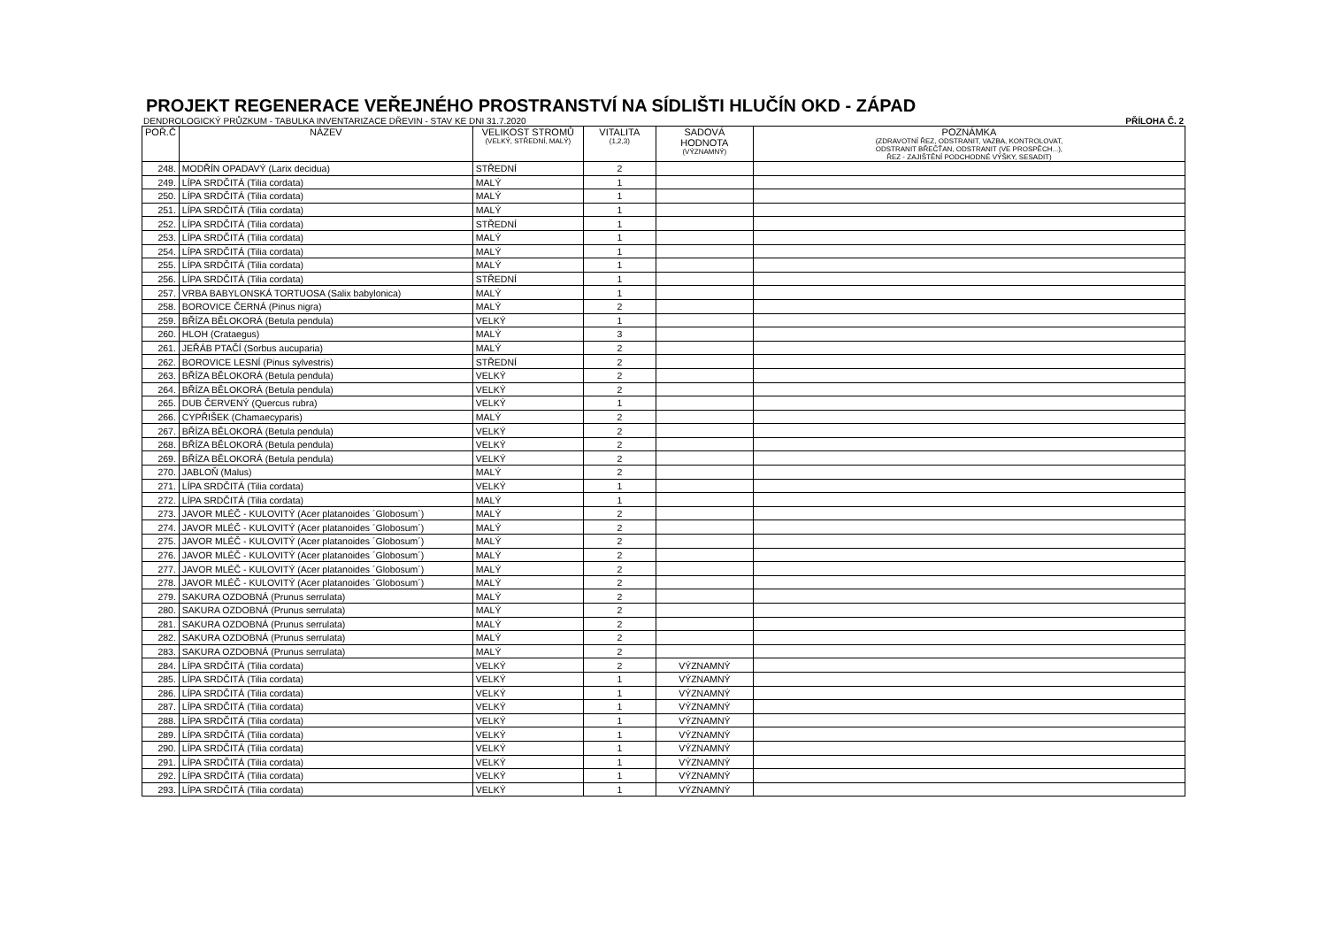PROJEKT REGENERACE VEŘEJNÉHO PROSTRANSTVÍ NA SÍDLIŠTI HLUČÍN OKD - ZÁPAD
DENDROLOGICKÝ PRŮZKUM - TABULKA INVENTARIZACE DŘEVIN - STAV KE DNI 31.7.2020 PŘÍLOHA Č. 2
| POŘ.Č | NÁZEV | VELIKOST STROMŮ (VELKÝ, STŘEDNÍ, MALÝ) | VITALITA (1,2,3) | SADOVÁ HODNOTA (VÝZNAMNÝ) | POZNÁMKA (ZDRAVOTNÍ ŘEZ, ODSTRANIT, VAZBA, KONTROLOVAT, ODSTRANIT BŘEČŤAN, ODSTRANIT (VE PROSPĚCH...), ŘEZ - ZAJIŠTĚNÍ PODCHODNÉ VÝŠKY, SESADIT) |
| --- | --- | --- | --- | --- | --- |
| 248. | MODŘÍN OPADAVÝ (Larix decidua) | STŘEDNÍ | 2 | | |
| 249. | LÍPA SRDČITÁ (Tilia cordata) | MALÝ | 1 | | |
| 250. | LÍPA SRDČITÁ (Tilia cordata) | MALÝ | 1 | | |
| 251. | LÍPA SRDČITÁ (Tilia cordata) | MALÝ | 1 | | |
| 252. | LÍPA SRDČITÁ (Tilia cordata) | STŘEDNÍ | 1 | | |
| 253. | LÍPA SRDČITÁ (Tilia cordata) | MALÝ | 1 | | |
| 254. | LÍPA SRDČITÁ (Tilia cordata) | MALÝ | 1 | | |
| 255. | LÍPA SRDČITÁ (Tilia cordata) | MALÝ | 1 | | |
| 256. | LÍPA SRDČITÁ (Tilia cordata) | STŘEDNÍ | 1 | | |
| 257. | VRBA BABYLONSKÁ TORTUOSA (Salix babylonica) | MALÝ | 1 | | |
| 258. | BOROVICE ČERNÁ (Pinus nigra) | MALÝ | 2 | | |
| 259. | BŘÍZA BĚLOKORÁ (Betula pendula) | VELKÝ | 1 | | |
| 260. | HLOH (Crataegus) | MALÝ | 3 | | |
| 261. | JEŘÁB PTAČÍ (Sorbus aucuparia) | MALÝ | 2 | | |
| 262. | BOROVICE LESNÍ (Pinus sylvestris) | STŘEDNÍ | 2 | | |
| 263. | BŘÍZA BĚLOKORÁ (Betula pendula) | VELKÝ | 2 | | |
| 264. | BŘÍZA BĚLOKORÁ (Betula pendula) | VELKÝ | 2 | | |
| 265. | DUB ČERVENÝ (Quercus rubra) | VELKÝ | 1 | | |
| 266. | CYPŘIŠEK (Chamaecyparis) | MALÝ | 2 | | |
| 267. | BŘÍZA BĚLOKORÁ (Betula pendula) | VELKÝ | 2 | | |
| 268. | BŘÍZA BĚLOKORÁ (Betula pendula) | VELKÝ | 2 | | |
| 269. | BŘÍZA BĚLOKORÁ (Betula pendula) | VELKÝ | 2 | | |
| 270. | JABLOŇ (Malus) | MALÝ | 2 | | |
| 271. | LÍPA SRDČITÁ (Tilia cordata) | VELKÝ | 1 | | |
| 272. | LÍPA SRDČITÁ (Tilia cordata) | MALÝ | 1 | | |
| 273. | JAVOR MLÉČ - KULOVITÝ (Acer platanoides ´Globosum´) | MALÝ | 2 | | |
| 274. | JAVOR MLÉČ - KULOVITÝ (Acer platanoides ´Globosum´) | MALÝ | 2 | | |
| 275. | JAVOR MLÉČ - KULOVITÝ (Acer platanoides ´Globosum´) | MALÝ | 2 | | |
| 276. | JAVOR MLÉČ - KULOVITÝ (Acer platanoides ´Globosum´) | MALÝ | 2 | | |
| 277. | JAVOR MLÉČ - KULOVITÝ (Acer platanoides ´Globosum´) | MALÝ | 2 | | |
| 278. | JAVOR MLÉČ - KULOVITÝ (Acer platanoides ´Globosum´) | MALÝ | 2 | | |
| 279. | SAKURA OZDOBNÁ (Prunus serrulata) | MALÝ | 2 | | |
| 280. | SAKURA OZDOBNÁ (Prunus serrulata) | MALÝ | 2 | | |
| 281. | SAKURA OZDOBNÁ (Prunus serrulata) | MALÝ | 2 | | |
| 282. | SAKURA OZDOBNÁ (Prunus serrulata) | MALÝ | 2 | | |
| 283. | SAKURA OZDOBNÁ (Prunus serrulata) | MALÝ | 2 | | |
| 284. | LÍPA SRDČITÁ (Tilia cordata) | VELKÝ | 2 | VÝZNAMNÝ | |
| 285. | LÍPA SRDČITÁ (Tilia cordata) | VELKÝ | 1 | VÝZNAMNÝ | |
| 286. | LÍPA SRDČITÁ (Tilia cordata) | VELKÝ | 1 | VÝZNAMNÝ | |
| 287. | LÍPA SRDČITÁ (Tilia cordata) | VELKÝ | 1 | VÝZNAMNÝ | |
| 288. | LÍPA SRDČITÁ (Tilia cordata) | VELKÝ | 1 | VÝZNAMNÝ | |
| 289. | LÍPA SRDČITÁ (Tilia cordata) | VELKÝ | 1 | VÝZNAMNÝ | |
| 290. | LÍPA SRDČITÁ (Tilia cordata) | VELKÝ | 1 | VÝZNAMNÝ | |
| 291. | LÍPA SRDČITÁ (Tilia cordata) | VELKÝ | 1 | VÝZNAMNÝ | |
| 292. | LÍPA SRDČITÁ (Tilia cordata) | VELKÝ | 1 | VÝZNAMNÝ | |
| 293. | LÍPA SRDČITÁ (Tilia cordata) | VELKÝ | 1 | VÝZNAMNÝ | |